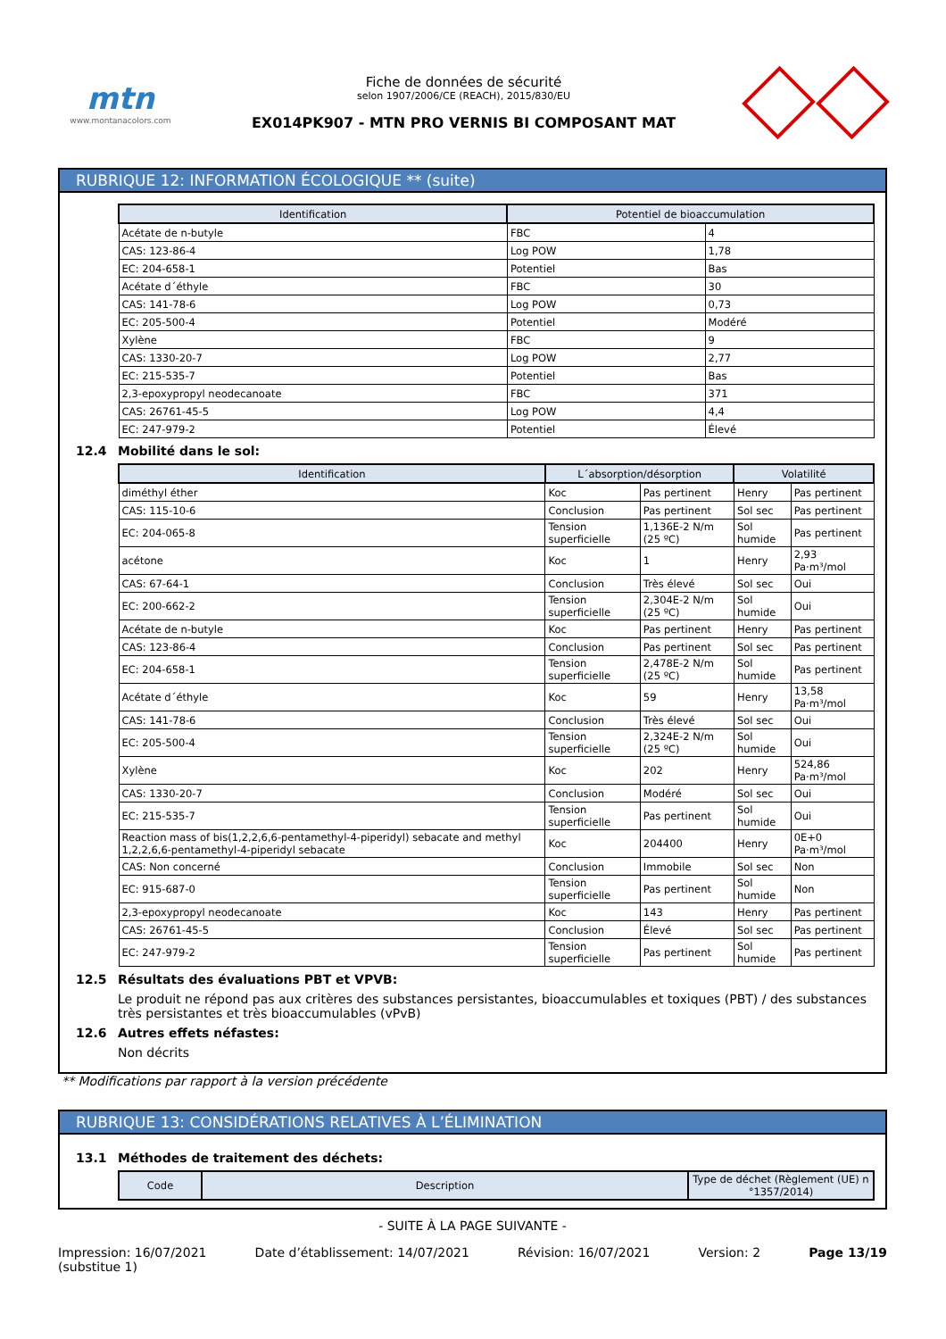mtn
www.montanacolors.com
Fiche de données de sécurité
selon 1907/2006/CE (REACH), 2015/830/EU
EX014PK907 - MTN PRO VERNIS BI COMPOSANT MAT
RUBRIQUE 12: INFORMATION ÉCOLOGIQUE ** (suite)
| Identification | Potentiel de bioaccumulation | |
| --- | --- | --- |
| Acétate de n-butyle | FBC | 4 |
| CAS: 123-86-4 | Log POW | 1,78 |
| EC: 204-658-1 | Potentiel | Bas |
| Acétate d´éthyle | FBC | 30 |
| CAS: 141-78-6 | Log POW | 0,73 |
| EC: 205-500-4 | Potentiel | Modéré |
| Xylène | FBC | 9 |
| CAS: 1330-20-7 | Log POW | 2,77 |
| EC: 215-535-7 | Potentiel | Bas |
| 2,3-epoxypropyl neodecanoate | FBC | 371 |
| CAS: 26761-45-5 | Log POW | 4,4 |
| EC: 247-979-2 | Potentiel | Élevé |
12.4 Mobilité dans le sol:
| Identification | L´absorption/désorption | | Volatilité | |
| --- | --- | --- | --- | --- |
| diméthyl éther | Koc | Pas pertinent | Henry | Pas pertinent |
| CAS: 115-10-6 | Conclusion | Pas pertinent | Sol sec | Pas pertinent |
| EC: 204-065-8 | Tension superficielle | 1,136E-2 N/m (25 ºC) | Sol humide | Pas pertinent |
| acétone | Koc | 1 | Henry | 2,93 Pa·m³/mol |
| CAS: 67-64-1 | Conclusion | Très élevé | Sol sec | Oui |
| EC: 200-662-2 | Tension superficielle | 2,304E-2 N/m (25 ºC) | Sol humide | Oui |
| Acétate de n-butyle | Koc | Pas pertinent | Henry | Pas pertinent |
| CAS: 123-86-4 | Conclusion | Pas pertinent | Sol sec | Pas pertinent |
| EC: 204-658-1 | Tension superficielle | 2,478E-2 N/m (25 ºC) | Sol humide | Pas pertinent |
| Acétate d´éthyle | Koc | 59 | Henry | 13,58 Pa·m³/mol |
| CAS: 141-78-6 | Conclusion | Très élevé | Sol sec | Oui |
| EC: 205-500-4 | Tension superficielle | 2,324E-2 N/m (25 ºC) | Sol humide | Oui |
| Xylène | Koc | 202 | Henry | 524,86 Pa·m³/mol |
| CAS: 1330-20-7 | Conclusion | Modéré | Sol sec | Oui |
| EC: 215-535-7 | Tension superficielle | Pas pertinent | Sol humide | Oui |
| Reaction mass of bis(1,2,2,6,6-pentamethyl-4-piperidyl) sebacate and methyl 1,2,2,6,6-pentamethyl-4-piperidyl sebacate | Koc | 204400 | Henry | 0E+0 Pa·m³/mol |
| CAS: Non concerné | Conclusion | Immobile | Sol sec | Non |
| EC: 915-687-0 | Tension superficielle | Pas pertinent | Sol humide | Non |
| 2,3-epoxypropyl neodecanoate | Koc | 143 | Henry | Pas pertinent |
| CAS: 26761-45-5 | Conclusion | Élevé | Sol sec | Pas pertinent |
| EC: 247-979-2 | Tension superficielle | Pas pertinent | Sol humide | Pas pertinent |
12.5 Résultats des évaluations PBT et VPVB:
Le produit ne répond pas aux critères des substances persistantes, bioaccumulables et toxiques (PBT) / des substances très persistantes et très bioaccumulables (vPvB)
12.6 Autres effets néfastes:
Non décrits
** Modifications par rapport à la version précédente
RUBRIQUE 13: CONSIDÉRATIONS RELATIVES À L’ÉLIMINATION
13.1 Méthodes de traitement des déchets:
| Code | Description | Type de déchet (Règlement (UE) n °1357/2014) |
| --- | --- | --- |
- SUITE À LA PAGE SUIVANTE -
Impression: 16/07/2021
(substitue 1)
Date d’établissement: 14/07/2021
Révision: 16/07/2021 Version: 2 Page 13/19